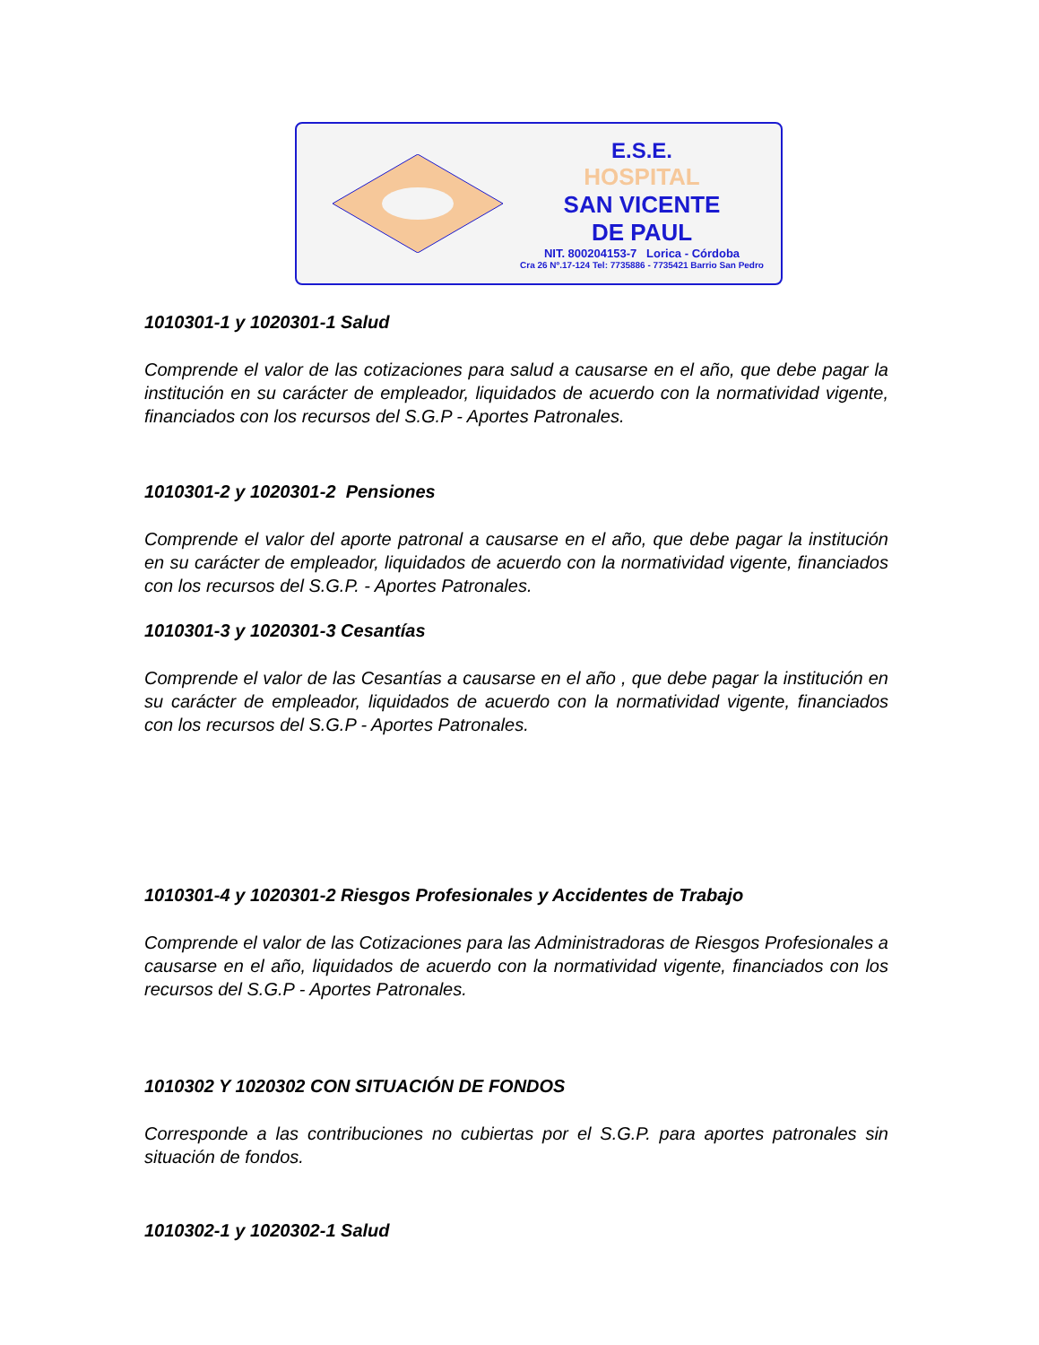E.S.E.
HOSPITAL
SAN VICENTE
DE PAUL
NIT. 800204153-7 Lorica - Córdoba
Cra 26 Nº.17-124 Tel: 7735886 - 7735421 Barrio San Pedro
1010301-1 y 1020301-1 Salud
Comprende el valor de las cotizaciones para salud a causarse en el año, que debe pagar la institución en su carácter de empleador, liquidados de acuerdo con la normatividad vigente, financiados con los recursos del S.G.P - Aportes Patronales.
1010301-2 y 1020301-2 Pensiones
Comprende el valor del aporte patronal a causarse en el año, que debe pagar la institución en su carácter de empleador, liquidados de acuerdo con la normatividad vigente, financiados con los recursos del S.G.P. - Aportes Patronales.
1010301-3 y 1020301-3 Cesantías
Comprende el valor de las Cesantías a causarse en el año , que debe pagar la institución en su carácter de empleador, liquidados de acuerdo con la normatividad vigente, financiados con los recursos del S.G.P - Aportes Patronales.
1010301-4 y 1020301-2 Riesgos Profesionales y Accidentes de Trabajo
Comprende el valor de las Cotizaciones para las Administradoras de Riesgos Profesionales a causarse en el año, liquidados de acuerdo con la normatividad vigente, financiados con los recursos del S.G.P - Aportes Patronales.
1010302 Y 1020302 CON SITUACIÓN DE FONDOS
Corresponde a las contribuciones no cubiertas por el S.G.P. para aportes patronales sin situación de fondos.
1010302-1 y 1020302-1 Salud